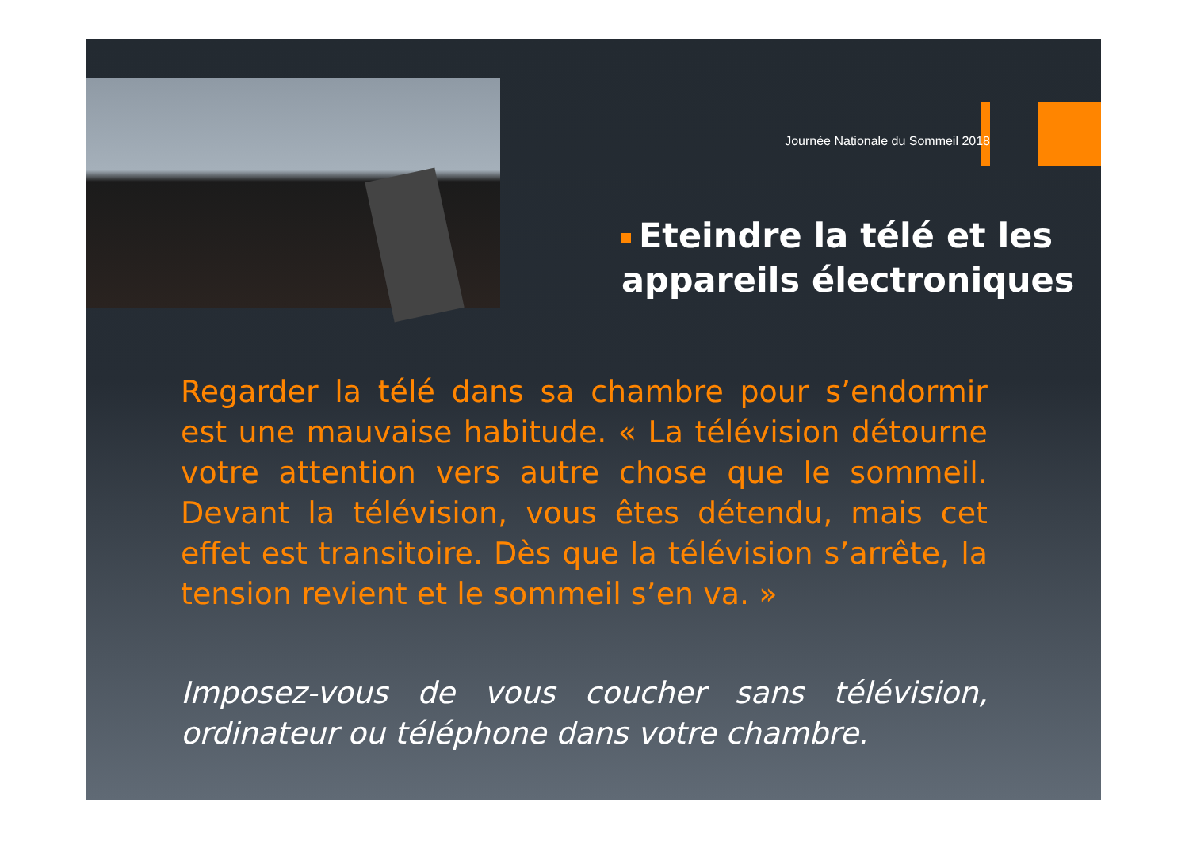Journée Nationale du Sommeil 2018
Eteindre la télé et les appareils électroniques
Regarder la télé dans sa chambre pour s’endormir est une mauvaise habitude. « La télévision détourne votre attention vers autre chose que le sommeil. Devant la télévision, vous êtes détendu, mais cet effet est transitoire. Dès que la télévision s’arrête, la tension revient et le sommeil s’en va. »
Imposez-vous de vous coucher sans télévision, ordinateur ou téléphone dans votre chambre.